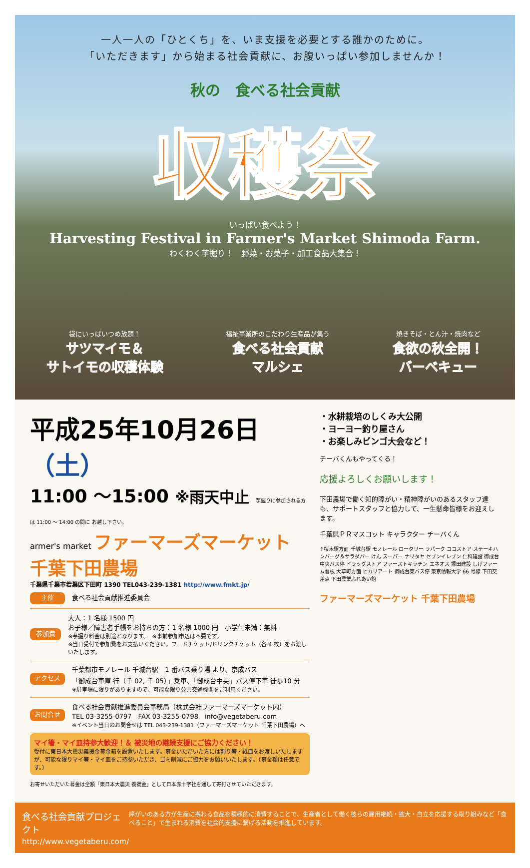一人一人の「ひとくち」を、いま支援を必要とする誰かのために。
「いただきます」から始まる社会貢献に、お腹いっぱい参加しませんか！
秋の　食べる社会貢献
収穫祭
いっぱい食べよう！
Harvesting Festival in Farmer's Market Shimoda Farm.
わくわく芋掘り！　野菜・お菓子・加工食品大集合！
袋にいっぱいつめ放題！
サツマイモ＆
サトイモの収穫体験
福祉事業所のこだわり生産品が集う
食べる社会貢献
マルシェ
焼きそば・とん汁・焼肉など
食欲の秋全開！
バーベキュー
平成25年10月26日（土）
11:00 〜15:00 ※雨天中止 芋掘りに参加される方は 11:00 〜 14:00 の間に お越し下さい。
armer's market ファーマーズマーケット 千葉下田農場
千葉県千葉市若葉区下田町 1390 TEL043-239-1381 http://www.fmkt.jp/
主催
食べる社会貢献推進委員会
参加費
大人：1 名様 1500 円
お子様／障害者手帳をお持ちの方：1 名様 1000 円　小学生未満：無料
※芋掘り料金は別途となります。　※事前参加申込は不要です。
※当日受付で参加費をお支払いください。フードチケット/ドリンクチケット（各 4 枚）をお渡しいたします。
アクセス
千葉都市モノレール 千城台駅　1 番バス乗り場 より、京成バス
「御成台車庫 行（千 02, 千 05）」乗車、「御成台中央」バス停下車 徒歩10 分
※駐車場に限りがありますので、可能な限り公共交通機関をご利用ください。
お問合せ
食べる社会貢献推進委員会事務局（株式会社ファーマーズマーケット内）
TEL 03-3255-0797　FAX 03-3255-0798　info@vegetaberu.com
※イベント当日のお問合せは TEL 043-239-1381（ファーマーズマーケット 千葉下田農場）へ
マイ箸・マイ皿持参大歓迎！＆ 被災地の継続支援にご協力ください！
受付に東日本大震災義援金募金箱を設置いたします。募金いただいた方には割り箸・紙皿をお渡しいたしますが、可能な限りマイ箸・マイ皿をご持参いただき、ゴミ削減にご協力をお願いいたします。（募金額は任意です。）
お寄せいただいた募金は全額「東日本大震災 義援金」として日本赤十字社を通して寄付させていただきます。
・水耕栽培のしくみ大公開
・ヨーヨー釣り屋さん
・お楽しみビンゴ大会など！
チーバくんもやってくる！
応援よろしくお願いします！
下田農場で働く知的障がい・精神障がいのあるスタッフ達も、サポートスタッフと協力して、一生懸命皆様をお迎えします。
千葉県ＰＲマスコット キャラクター チーバくん
↑桜木駅方面 千城台駅 モノレール ロータリー ラパーク ココストア ステーキハンバーグ＆サラダバー けん スーパー ナリタヤ セブンイレブン 仁科建設 御成台中央バス停 ドラッグストア ファーストキッチン エネオス 塚田建設 しげファーム看板 大草町方面 ヒカリアート 御成台東バス停 東京情報大学 66 号線 下田交差点 下田農業ふれあい館
ファーマーズマーケット 千葉下田農場
食べる社会貢献プロジェクト
http://www.vegetaberu.com/
障がいのある方が生産に携わる食品を積極的に消費することで、生産者として働く彼らの雇用継続・拡大・自立を応援する取り組みなど「食べること」で生まれる消費を社会的支援に繋げる活動を推進しています。